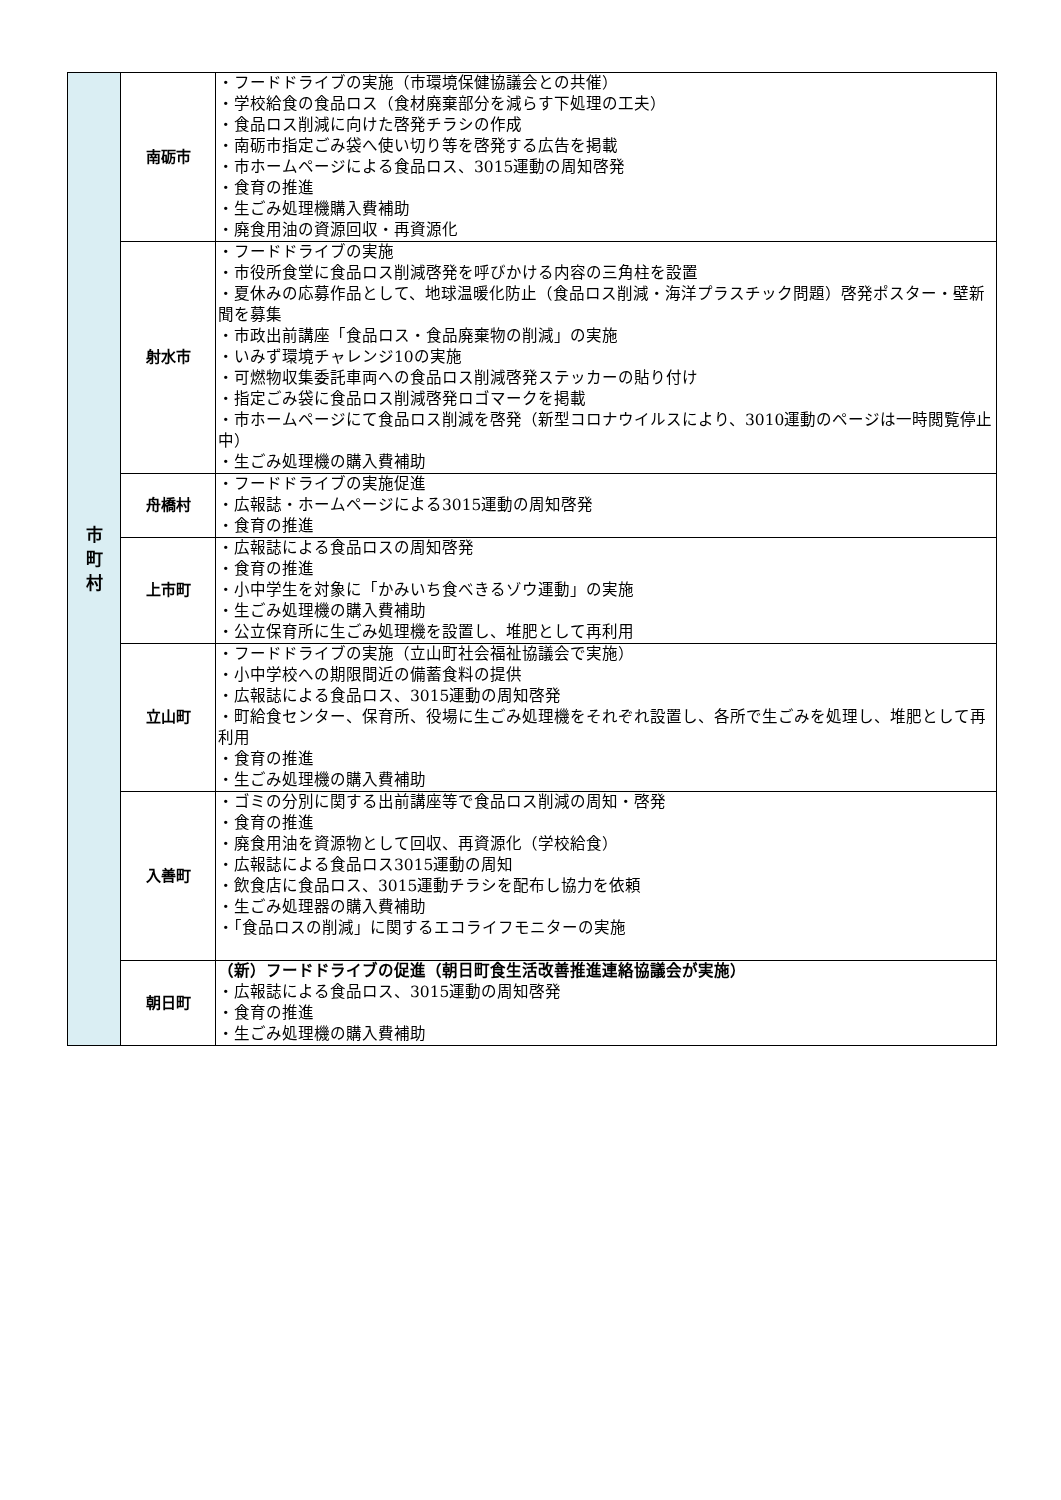| 市 町 村 | 南砺市 | ・フードドライブの実施（市環境保健協議会との共催） ・学校給食の食品ロス（食材廃棄部分を減らす下処理の工夫） ・食品ロス削減に向けた啓発チラシの作成 ・南砺市指定ごみ袋へ使い切り等を啓発する広告を掲載 ・市ホームページによる食品ロス、3015運動の周知啓発 ・食育の推進 ・生ごみ処理機購入費補助 ・廃食用油の資源回収・再資源化 |
| | 射水市 | ・フードドライブの実施 ・市役所食堂に食品ロス削減啓発を呼びかける内容の三角柱を設置 ・夏休みの応募作品として、地球温暖化防止（食品ロス削減・海洋プラスチック問題）啓発ポスター・壁新聞を募集 ・市政出前講座「食品ロス・食品廃棄物の削減」の実施 ・いみず環境チャレンジ10の実施 ・可燃物収集委託車両への食品ロス削減啓発ステッカーの貼り付け ・指定ごみ袋に食品ロス削減啓発ロゴマークを掲載 ・市ホームページにて食品ロス削減を啓発（新型コロナウイルスにより、3010運動のページは一時閲覧停止中） ・生ごみ処理機の購入費補助 |
| | 舟橋村 | ・フードドライブの実施促進 ・広報誌・ホームページによる3015運動の周知啓発 ・食育の推進 |
| | 上市町 | ・広報誌による食品ロスの周知啓発 ・食育の推進 ・小中学生を対象に「かみいち食べきるゾウ運動」の実施 ・生ごみ処理機の購入費補助 ・公立保育所に生ごみ処理機を設置し、堆肥として再利用 |
| | 立山町 | ・フードドライブの実施（立山町社会福祉協議会で実施） ・小中学校への期限間近の備蓄食料の提供 ・広報誌による食品ロス、3015運動の周知啓発 ・町給食センター、保育所、役場に生ごみ処理機をそれぞれ設置し、各所で生ごみを処理し、堆肥として再利用 ・食育の推進 ・生ごみ処理機の購入費補助 |
| | 入善町 | ・ゴミの分別に関する出前講座等で食品ロス削減の周知・啓発 ・食育の推進 ・廃食用油を資源物として回収、再資源化（学校給食） ・広報誌による食品ロス3015運動の周知 ・飲食店に食品ロス、3015運動チラシを配布し協力を依頼 ・生ごみ処理器の購入費補助 ・「食品ロスの削減」に関するエコライフモニターの実施 |
| | 朝日町 | （新）フードドライブの促進（朝日町食生活改善推進連絡協議会が実施） ・広報誌による食品ロス、3015運動の周知啓発 ・食育の推進 ・生ごみ処理機の購入費補助 |